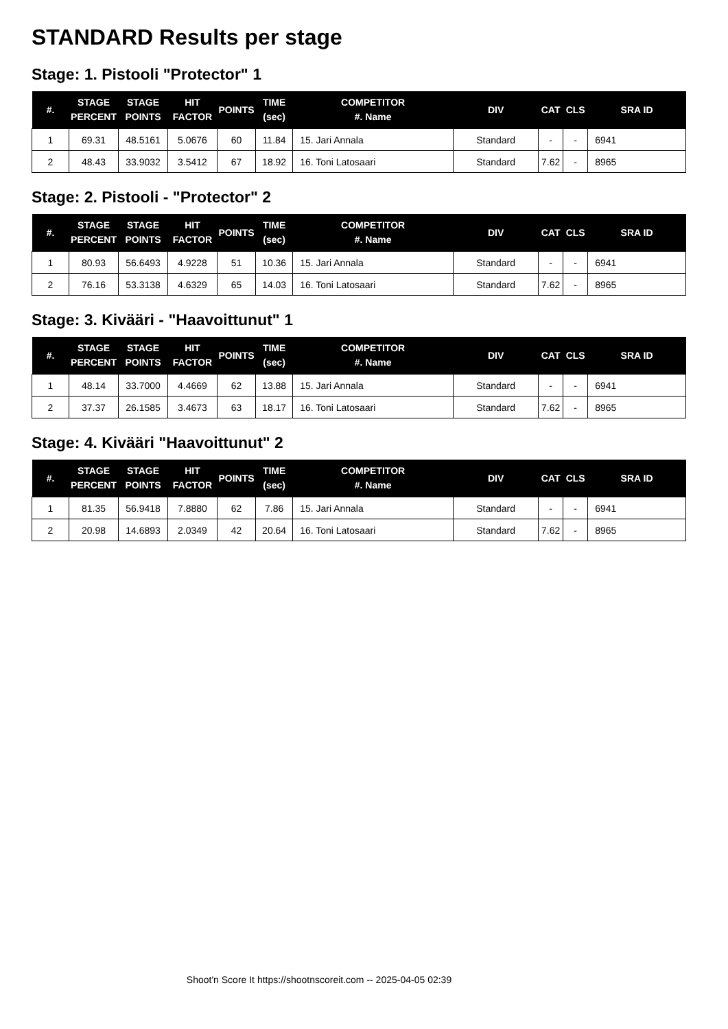STANDARD Results per stage
Stage: 1. Pistooli "Protector" 1
| #. | STAGE PERCENT | STAGE POINTS | HIT FACTOR | POINTS | TIME (sec) | COMPETITOR #. Name | DIV | CAT | CLS | SRA ID |
| --- | --- | --- | --- | --- | --- | --- | --- | --- | --- | --- |
| 1 | 69.31 | 48.5161 | 5.0676 | 60 | 11.84 | 15. Jari Annala | Standard | - | - | 6941 |
| 2 | 48.43 | 33.9032 | 3.5412 | 67 | 18.92 | 16. Toni Latosaari | Standard | 7.62 | - | 8965 |
Stage: 2. Pistooli - "Protector" 2
| #. | STAGE PERCENT | STAGE POINTS | HIT FACTOR | POINTS | TIME (sec) | COMPETITOR #. Name | DIV | CAT | CLS | SRA ID |
| --- | --- | --- | --- | --- | --- | --- | --- | --- | --- | --- |
| 1 | 80.93 | 56.6493 | 4.9228 | 51 | 10.36 | 15. Jari Annala | Standard | - | - | 6941 |
| 2 | 76.16 | 53.3138 | 4.6329 | 65 | 14.03 | 16. Toni Latosaari | Standard | 7.62 | - | 8965 |
Stage: 3. Kivääri - "Haavoittunut" 1
| #. | STAGE PERCENT | STAGE POINTS | HIT FACTOR | POINTS | TIME (sec) | COMPETITOR #. Name | DIV | CAT | CLS | SRA ID |
| --- | --- | --- | --- | --- | --- | --- | --- | --- | --- | --- |
| 1 | 48.14 | 33.7000 | 4.4669 | 62 | 13.88 | 15. Jari Annala | Standard | - | - | 6941 |
| 2 | 37.37 | 26.1585 | 3.4673 | 63 | 18.17 | 16. Toni Latosaari | Standard | 7.62 | - | 8965 |
Stage: 4. Kivääri "Haavoittunut" 2
| #. | STAGE PERCENT | STAGE POINTS | HIT FACTOR | POINTS | TIME (sec) | COMPETITOR #. Name | DIV | CAT | CLS | SRA ID |
| --- | --- | --- | --- | --- | --- | --- | --- | --- | --- | --- |
| 1 | 81.35 | 56.9418 | 7.8880 | 62 | 7.86 | 15. Jari Annala | Standard | - | - | 6941 |
| 2 | 20.98 | 14.6893 | 2.0349 | 42 | 20.64 | 16. Toni Latosaari | Standard | 7.62 | - | 8965 |
Shoot'n Score It https://shootnscoreit.com -- 2025-04-05 02:39